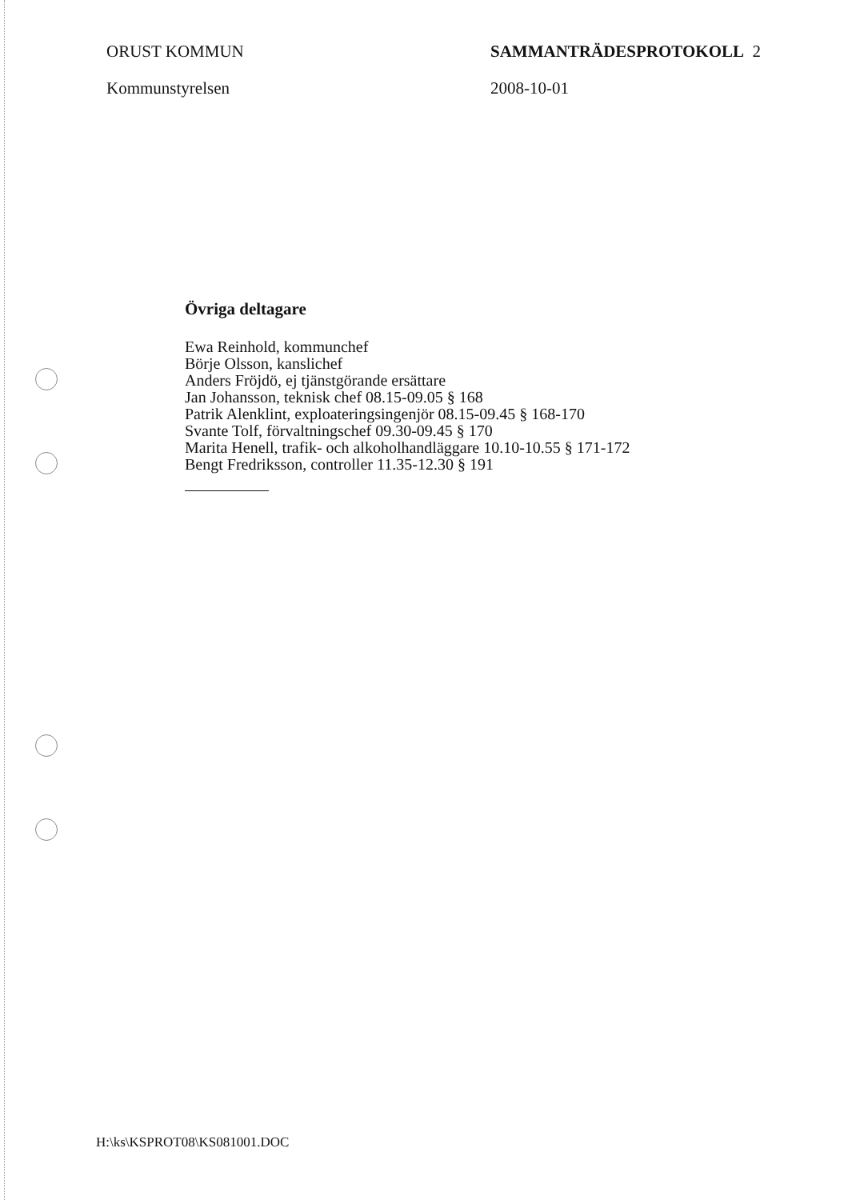ORUST KOMMUN
Kommunstyrelsen
SAMMANTRÄDESPROTOKOLL 2
2008-10-01
Övriga deltagare
Ewa Reinhold, kommunchef
Börje Olsson, kanslichef
Anders Fröjdö, ej tjänstgörande ersättare
Jan Johansson, teknisk chef 08.15-09.05 § 168
Patrik Alenklint, exploateringsingenjör 08.15-09.45 § 168-170
Svante Tolf, förvaltningschef 09.30-09.45 § 170
Marita Henell, trafik- och alkoholhandläggare 10.10-10.55 § 171-172
Bengt Fredriksson, controller 11.35-12.30 § 191
H:\ks\KSPROT08\KS081001.DOC